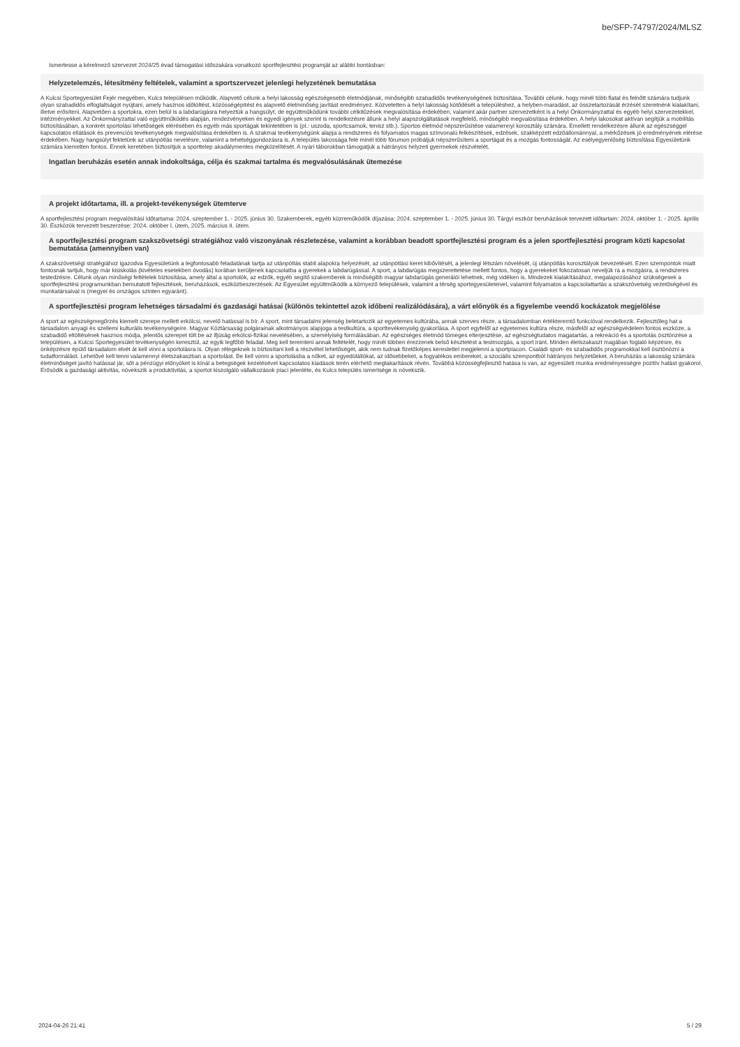be/SFP-74797/2024/MLSZ
Ismertesse a kérelmező szervezet 2024/25 évad támogatási időszakára vonatkozó sportfejlesztési programját az alábbi bontásban:
Helyzetelemzés, létesítmény feltételek, valamint a sportszervezet jelenlegi helyzetének bemutatása
A Kulcsi Sportegyesület Fejér megyében, Kulcs településen működik. Alapvető célunk a helyi lakosság egészségesebb életmódjának, minőségibb szabadidős tevékenységének biztosítása. További célunk, hogy minél több fiatal és felnőtt számára tudjunk olyan szabadidős elfoglaltságot nyújtani, amely hasznos időtöltést, közösségépítést és alapvető életminőség javítást eredményez. Közvetetten a helyi lakosság kötődését a településhez, a helyben-maradást, az összetartozását érzését szeretnénk kialakítani, illetve erősíteni. Alapvetően a sportokra, ezen belül is a labdarúgásra helyeztük a hangsúlyt, de együttműködünk további célkitűzések megvalósítása érdekében, valamint akár partner szervezetként is a helyi Önkormányzattal és egyéb helyi szervezetekkel, intézményekkel. Az Önkormányzattal való együttműködés alapján, rendezvényeken és egyedi igények szerint is rendelkezésre állunk a helyi alapszolgáltatások megfelelő, minőségibb megvalósítása érdekében. A helyi lakosokat aktívan segítjük a mobilitás biztosításában, a konkrét sportolási lehetőségek elérésében és egyéb más sportágak tekintetében is (pl.: uszoda, sportcsarnok, tenisz stb.). Sportos életmód népszerűsítése valamennyi korosztály számára. Emellett rendelkezésre állunk az egészséggel kapcsolatos ellátások és prevenciós tevékenységek megvalósítása érdekében is. A szakmai tevékenységünk alapja a rendszeres és folyamatos magas színvonalú felkészítések, edzések, szakképzett edzőállománnyal, a mérkőzések jó eredményének elérése érdekében. Nagy hangsúlyt fektetünk az utánpótlás nevelésre, valamint a tehetséggondozásra is. A település lakossága felé minél több fórumon próbáljuk népszerűsíteni a sportágat és a mozgás fontosságát. Az esélyegyenlőség biztosítása Egyesületünk számára kiemelten fontos. Ennek keretében biztosítjuk a sporttelep akadálymentes megközelítését. A nyári táborokban támogatjuk a hátrányos helyzeti gyermekek részvételét.
Ingatlan beruházás esetén annak indokoltsága, célja és szakmai tartalma és megvalósulásának ütemezése
A projekt időtartama, ill. a projekt-tevékenységek ütemterve
A sportfejlesztési program megvalósítási időtartama: 2024. szeptember 1. - 2025. június 30. Szakemberek, egyéb közreműködők díjazása: 2024. szeptember 1. - 2025. június 30. Tárgyi eszköz beruházások tervezett időtartam: 2024. október 1. - 2025. április 30. Eszközök tervezett beszerzése: 2024. október I. ütem, 2025. március II. ütem.
A sportfejlesztési program szakszövetségi stratégiához való viszonyának részletezése, valamint a korábban beadott sportfejlesztési program és a jelen sportfejlesztési program közti kapcsolat bemutatása (amennyiben van)
A szakszövetségi stratégiához igazodva Egyesületünk a legfontosabb feladatának tartja az utánpótlás stabil alapokra helyezését, az utánpótlási keret kibővítését, a jelenlegi létszám növelését, új utánpótlás korosztályok bevezetését. Ezen szempontok miatt fontosnak tartjuk, hogy már kisiskolás (kivételes esetekben óvodás) korában kerüljenek kapcsolatba a gyerekek a labdarúgással. A sport, a labdarúgás megszerettetése mellett fontos, hogy a gyerekeket fokozatosan neveljük rá a mozgásra, a rendszeres testedzésre. Célunk olyan minőségi feltételek biztosítása, amely által a sportolók, az edzők, egyéb segítő szakemberek is minőségibb magyar labdarúgás generálói lehetnek, még vidéken is. Mindezek kialakításához, megalapozásához szükségesek a sportfejlesztési programunkban bemutatott fejlesztések, beruházások, eszközbeszerzések. Az Egyesület együttműködik a környező települések, valamint a térség sportegyesületeivel, valamint folyamatos a kapcsolattartás a szakszövetség vezetőségével és munkatársaival is (megyei és országos szinten egyaránt).
A sportfejlesztési program lehetséges társadalmi és gazdasági hatásai (különös tekintettel azok időbeni realizálódására), a várt előnyök és a figyelembe veendő kockázatok megjelölése
A sport az egészségmegőrzés kiemelt szerepe mellett erkölcsi, nevelő hatással is bír. A sport, mint társadalmi jelenség beletartozik az egyetemes kultúrába, annak szerves része, a társadalomban értékteremtő funkcióval rendelkezik. Fejlesztőleg hat a társadalom anyagi és szellemi kulturális tevékenységeire. Magyar Köztársaság polgárainak alkotmányos alapjoga a testkultúra, a sporttevékenység gyakorlása. A sport egyfelől az egyetemes kultúra része, másfelől az egészségvédelem fontos eszköze, a szabadidő eltöltésének hasznos módja, jelentős szerepet tölt be az ifjúság erkölcsi-fizikai nevelésében, a személyiség formálásában. Az egészséges életmód tömeges elterjesztése, az egészségtudatos magatartás, a rekreáció és a sportolás ösztönzése a településen, a Kulcsi Sportegyesület tevékenységén keresztül, az egyik legfőbb feladat. Meg kell teremteni annak feltételét, hogy minél többen érezzenek belső késztetést a testmozgás, a sport iránt. Minden életszakaszt magában foglaló képzésre, és önképzésre épülő társadalom elvét át kell vinni a sportolásra is. Olyan rétegeknek is biztosítani kell a részvétel lehetőségét, akik nem tudnak fizetőképes kereslettel megjelenni a sportpiacon. Családi sport- és szabadidős programokkal kell ösztönözni a tudatformálást. Lehetővé kell tenni valamennyi életszakaszban a sportolást. Be kell vonni a sportolásba a nőket, az egyedülállókat, az idősebbeket, a fogyatékos embereket, a szociális szempontból hátrányos helyzetűeket. A beruházás a lakosság számára életminőséget javító hatással jár, sőt a pénzügyi előnyöket is kínál a betegségek kezelésével kapcsolatos kiadások terén elérhető megtakarítások révén. Továbbá közösségfejlesztő hatása is van, az egyesületi munka eredményességre pozitív hatást gyakorol. Erősödik a gazdasági aktivitás, növekszik a produktivitás, a sportot kiszolgáló vállalkozások piaci jelenléte, és Kulcs település ismertsége is növekszik.
2024-04-26 21:41 5 / 29